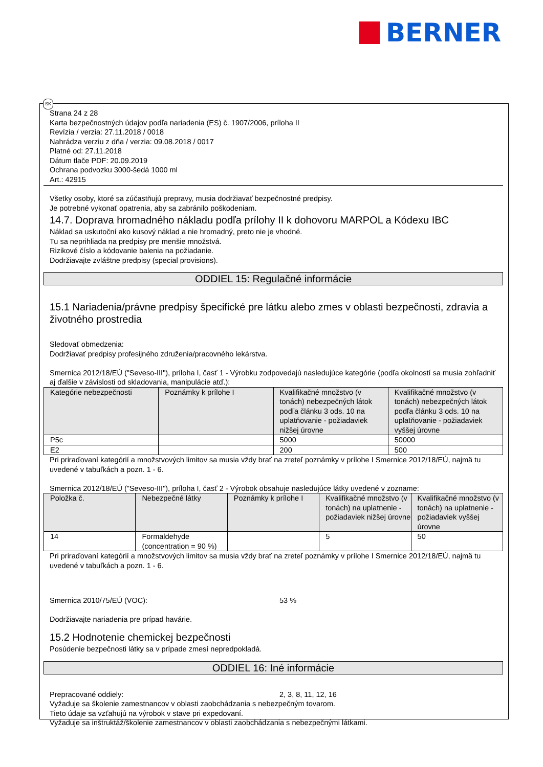BERNER
SK
Strana 24 z 28
Karta bezpečnostných údajov podľa nariadenia (ES) č. 1907/2006, príloha II
Revízia / verzia: 27.11.2018 / 0018
Nahrádza verziu z dňa / verzia: 09.08.2018 / 0017
Platné od: 27.11.2018
Dátum tlače PDF: 20.09.2019
Ochrana podvozku 3000-šedá 1000 ml
Art.: 42915
Všetky osoby, ktoré sa zúčastňujú prepravy, musia dodržiavať bezpečnostné predpisy.
Je potrebné vykonať opatrenia, aby sa zabránilo poškodeniam.
14.7. Doprava hromadného nákladu podľa prílohy II k dohovoru MARPOL a Kódexu IBC
Náklad sa uskutoční ako kusový náklad a nie hromadný, preto nie je vhodné.
Tu sa neprihliada na predpisy pre menšie množstvá.
Rizikové číslo a kódovanie balenia na požiadanie.
Dodržiavajte zvláštne predpisy (special provisions).
ODDIEL 15: Regulačné informácie
15.1 Nariadenia/právne predpisy špecifické pre látku alebo zmes v oblasti bezpečnosti, zdravia a životného prostredia
Sledovať obmedzenia:
Dodržiavať predpisy profesijného združenia/pracovného lekárstva.
Smernica 2012/18/EÚ ("Seveso-III"), príloha I, časť 1 - Výrobku zodpovedajú nasledujúce kategórie (podľa okolností sa musia zohľadniť aj ďalšie v závislosti od skladovania, manipulácie atď.):
| Kategórie nebezpečnosti | Poznámky k prílohe I | Kvalifikačné množstvo (v tonách) nebezpečných látok podľa článku 3 ods. 10 na uplatňovanie - požiadaviek nižšej úrovne | Kvalifikačné množstvo (v tonách) nebezpečných látok podľa článku 3 ods. 10 na uplatňovanie - požiadaviek vyššej úrovne |
| --- | --- | --- | --- |
| P5c | | 5000 | 50000 |
| E2 | | 200 | 500 |
Pri priraďovaní kategórií a množstvových limitov sa musia vždy brať na zreteľ poznámky v prílohe I Smernice 2012/18/EÚ, najmä tu uvedené v tabuľkách a pozn. 1 - 6.
Smernica 2012/18/EÚ ("Seveso-III"), príloha I, časť 2 - Výrobok obsahuje nasledujúce látky uvedené v zozname:
| Položka č. | Nebezpečné látky | Poznámky k prílohe I | Kvalifikačné množstvo (v tonách) na uplatnenie - požiadaviek nižšej úrovne | Kvalifikačné množstvo (v tonách) na uplatnenie - požiadaviek vyššej úrovne |
| --- | --- | --- | --- | --- |
| 14 | Formaldehyde (concentration = 90 %) | | 5 | 50 |
Pri priraďovaní kategórií a množstvových limitov sa musia vždy brať na zreteľ poznámky v prílohe I Smernice 2012/18/EÚ, najmä tu uvedené v tabuľkách a pozn. 1 - 6.
Smernica 2010/75/EÚ (VOC): 53 %
Dodržiavajte nariadenia pre prípad havárie.
15.2 Hodnotenie chemickej bezpečnosti
Posúdenie bezpečnosti látky sa v prípade zmesí nepredpokladá.
ODDIEL 16: Iné informácie
Prepracované oddiely: 2, 3, 8, 11, 12, 16
Vyžaduje sa školenie zamestnancov v oblasti zaobchádzania s nebezpečným tovarom.
Tieto údaje sa vzťahujú na výrobok v stave pri expedovaní.
Vyžaduje sa inštruktáž/školenie zamestnancov v oblasti zaobchádzania s nebezpečnými látkami.